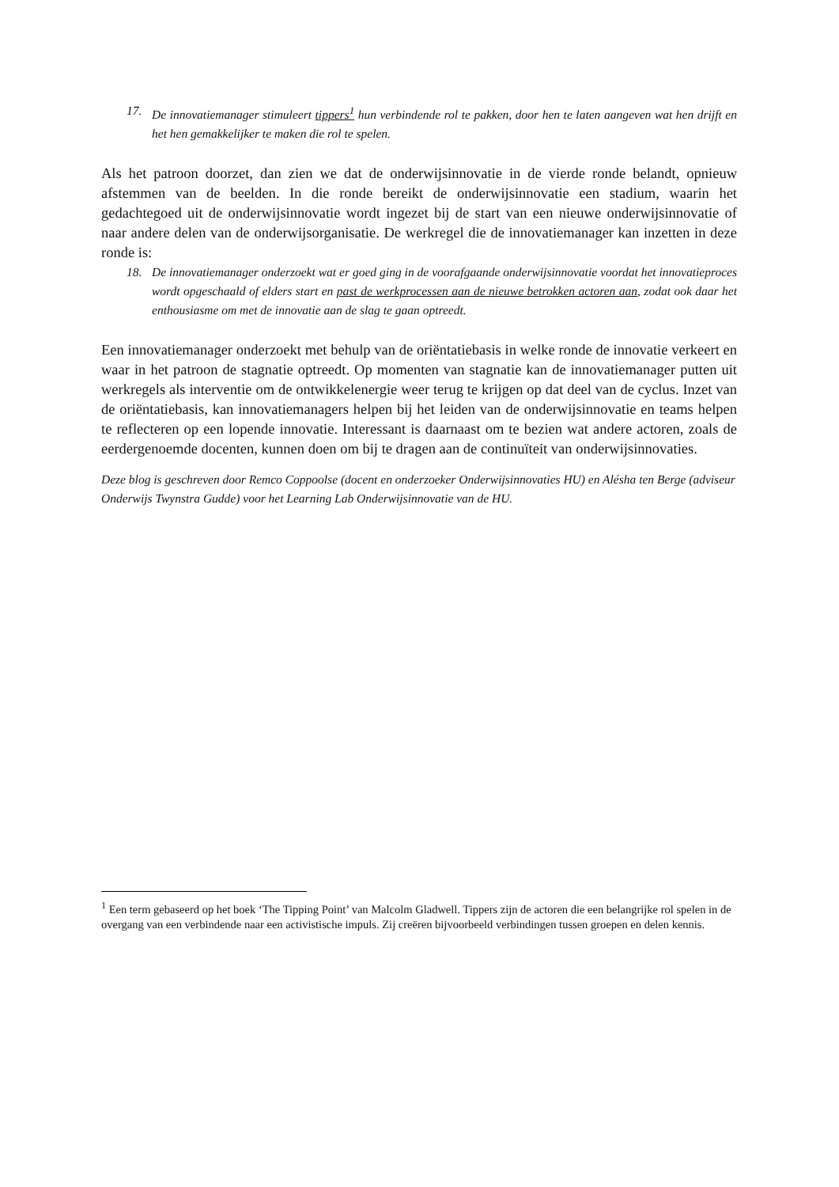17. De innovatiemanager stimuleert tippers<sup>1</sup> hun verbindende rol te pakken, door hen te laten aangeven wat hen drijft en het hen gemakkelijker te maken die rol te spelen.
Als het patroon doorzet, dan zien we dat de onderwijsinnovatie in de vierde ronde belandt, opnieuw afstemmen van de beelden. In die ronde bereikt de onderwijsinnovatie een stadium, waarin het gedachtegoed uit de onderwijsinnovatie wordt ingezet bij de start van een nieuwe onderwijsinnovatie of naar andere delen van de onderwijsorganisatie. De werkregel die de innovatiemanager kan inzetten in deze ronde is:
18. De innovatiemanager onderzoekt wat er goed ging in de voorafgaande onderwijsinnovatie voordat het innovatieproces wordt opgeschaald of elders start en past de werkprocessen aan de nieuwe betrokken actoren aan, zodat ook daar het enthousiasme om met de innovatie aan de slag te gaan optreedt.
Een innovatiemanager onderzoekt met behulp van de oriëntatiebasis in welke ronde de innovatie verkeert en waar in het patroon de stagnatie optreedt. Op momenten van stagnatie kan de innovatiemanager putten uit werkregels als interventie om de ontwikkelenergie weer terug te krijgen op dat deel van de cyclus. Inzet van de oriëntatiebasis, kan innovatiemanagers helpen bij het leiden van de onderwijsinnovatie en teams helpen te reflecteren op een lopende innovatie. Interessant is daarnaast om te bezien wat andere actoren, zoals de eerdergenoemde docenten, kunnen doen om bij te dragen aan de continuïteit van onderwijsinnovaties.
Deze blog is geschreven door Remco Coppoolse (docent en onderzoeker Onderwijsinnovaties HU) en Alésha ten Berge (adviseur Onderwijs Twynstra Gudde) voor het Learning Lab Onderwijsinnovatie van de HU.
<sup>1</sup> Een term gebaseerd op het boek ‘The Tipping Point’ van Malcolm Gladwell. Tippers zijn de actoren die een belangrijke rol spelen in de overgang van een verbindende naar een activistische impuls. Zij creëren bijvoorbeeld verbindingen tussen groepen en delen kennis.